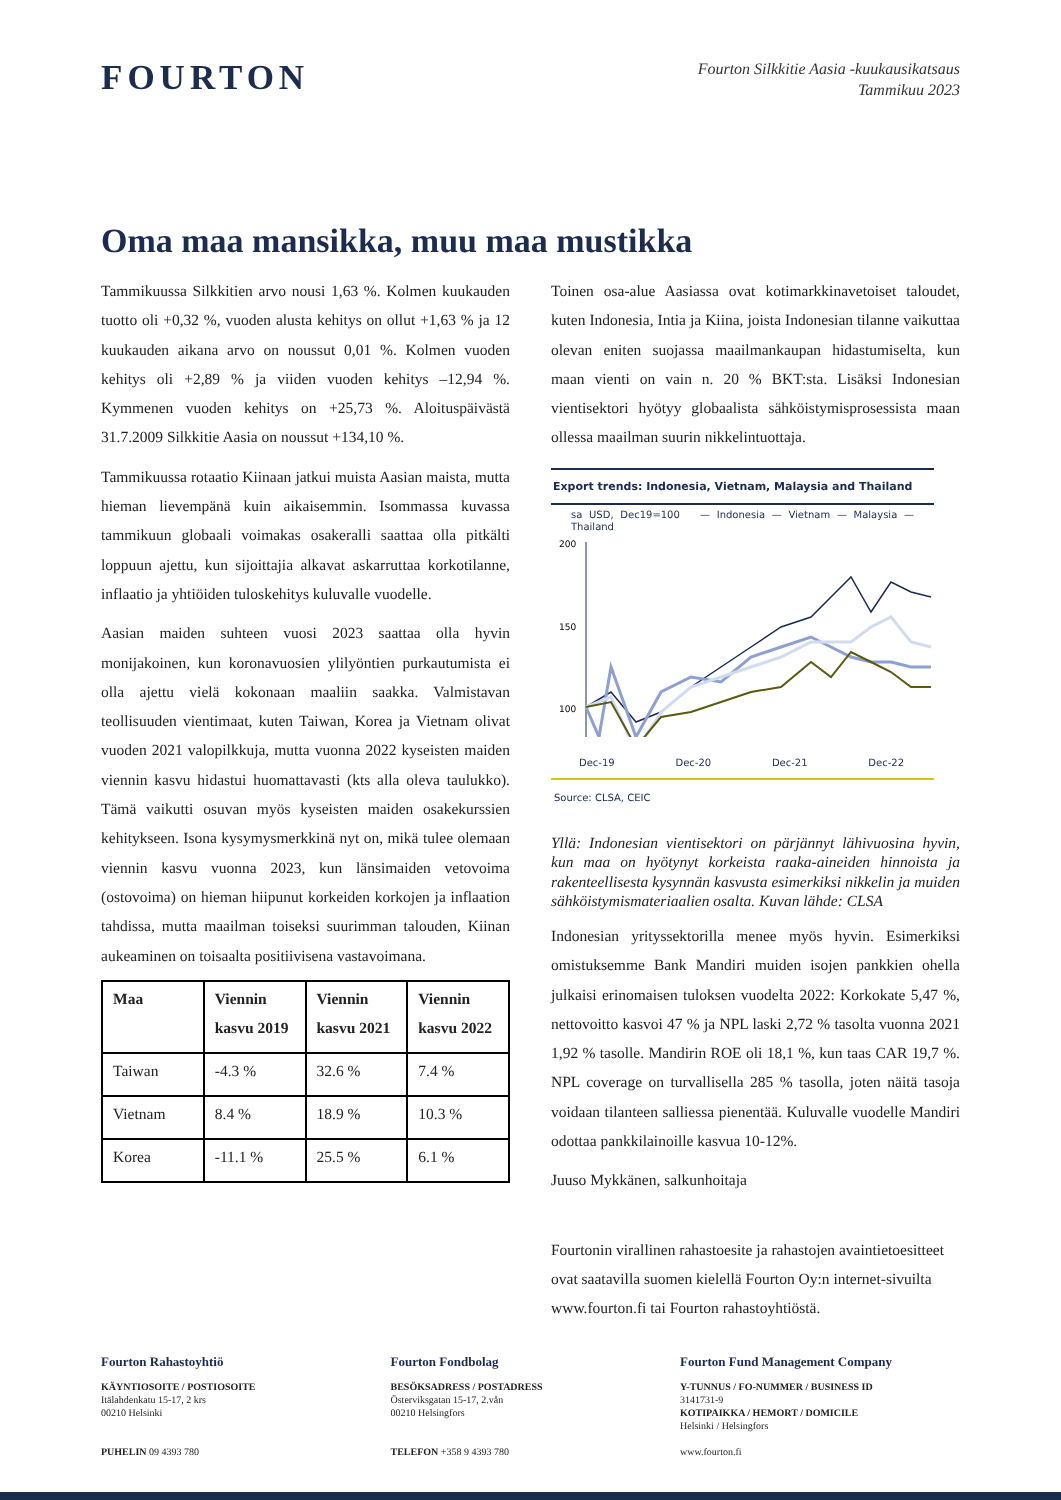FOURTON
Fourton Silkkitie Aasia -kuukausikatsaus
Tammikuu 2023
Oma maa mansikka, muu maa mustikka
Tammikuussa Silkkitien arvo nousi 1,63 %. Kolmen kuukauden tuotto oli +0,32 %, vuoden alusta kehitys on ollut +1,63 % ja 12 kuukauden aikana arvo on noussut 0,01 %. Kolmen vuoden kehitys oli +2,89 % ja viiden vuoden kehitys –12,94 %. Kymmenen vuoden kehitys on +25,73 %. Aloituspäivästä 31.7.2009 Silkkitie Aasia on noussut +134,10 %.
Tammikuussa rotaatio Kiinaan jatkui muista Aasian maista, mutta hieman lievempänä kuin aikaisemmin. Isommassa kuvassa tammikuun globaali voimakas osakeralli saattaa olla pitkälti loppuun ajettu, kun sijoittajia alkavat askarruttaa korkotilanne, inflaatio ja yhtiöiden tuloskehitys kuluvalle vuodelle.
Aasian maiden suhteen vuosi 2023 saattaa olla hyvin monijakoinen, kun koronavuosien ylilyöntien purkautumista ei olla ajettu vielä kokonaan maaliin saakka. Valmistavan teollisuuden vientimaat, kuten Taiwan, Korea ja Vietnam olivat vuoden 2021 valopilkkuja, mutta vuonna 2022 kyseisten maiden viennin kasvu hidastui huomattavasti (kts alla oleva taulukko). Tämä vaikutti osuvan myös kyseisten maiden osakekurssien kehitykseen. Isona kysymysmerkkinä nyt on, mikä tulee olemaan viennin kasvu vuonna 2023, kun länsimaiden vetovoima (ostovoima) on hieman hiipunut korkeiden korkojen ja inflaation tahdissa, mutta maailman toiseksi suurimman talouden, Kiinan aukeaminen on toisaalta positiivisena vastavoimana.
| Maa | Viennin kasvu 2019 | Viennin kasvu 2021 | Viennin kasvu 2022 |
| --- | --- | --- | --- |
| Taiwan | -4.3 % | 32.6 % | 7.4 % |
| Vietnam | 8.4 % | 18.9 % | 10.3 % |
| Korea | -11.1 % | 25.5 % | 6.1 % |
Toinen osa-alue Aasiassa ovat kotimarkkinavetoiset taloudet, kuten Indonesia, Intia ja Kiina, joista Indonesian tilanne vaikuttaa olevan eniten suojassa maailmankaupan hidastumiselta, kun maan vienti on vain n. 20 % BKT:sta. Lisäksi Indonesian vientisektori hyötyy globaalista sähköistymisprosessista maan ollessa maailman suurin nikkelintuottaja.
Export trends: Indonesia, Vietnam, Malaysia and Thailand
sa USD, Dec19=100 — Indonesia — Vietnam — Malaysia — Thailand
200
150
100
Dec-19 Dec-20 Dec-21 Dec-22
Source: CLSA, CEIC
Yllä: Indonesian vientisektori on pärjännyt lähivuosina hyvin, kun maa on hyötynyt korkeista raaka-aineiden hinnoista ja rakenteellisesta kysynnän kasvusta esimerkiksi nikkelin ja muiden sähköistymismateriaalien osalta. Kuvan lähde: CLSA
Indonesian yrityssektorilla menee myös hyvin. Esimerkiksi omistuksemme Bank Mandiri muiden isojen pankkien ohella julkaisi erinomaisen tuloksen vuodelta 2022: Korkokate 5,47 %, nettovoitto kasvoi 47 % ja NPL laski 2,72 % tasolta vuonna 2021 1,92 % tasolle. Mandirin ROE oli 18,1 %, kun taas CAR 19,7 %. NPL coverage on turvallisella 285 % tasolla, joten näitä tasoja voidaan tilanteen salliessa pienentää. Kuluvalle vuodelle Mandiri odottaa pankkilainoille kasvua 10-12%.
Juuso Mykkänen, salkunhoitaja
Fourtonin virallinen rahastoesite ja rahastojen avaintietoesitteet ovat saatavilla suomen kielellä Fourton Oy:n internet-sivuilta www.fourton.fi tai Fourton rahastoyhtiöstä.
Fourton Rahastoyhtiö
KÄYNTIOSOITE / POSTIOSOITE
Itälahdenkatu 15-17, 2 krs
00210 Helsinki
PUHELIN 09 4393 780
Fourton Fondbolag
BESÖKSADRESS / POSTADRESS
Österviksgatan 15-17, 2.vån
00210 Helsingfors
TELEFON +358 9 4393 780
Fourton Fund Management Company
Y-TUNNUS / FO-NUMMER / BUSINESS ID
3141731-9
KOTIPAIKKA / HEMORT / DOMICILE
Helsinki / Helsingfors
www.fourton.fi